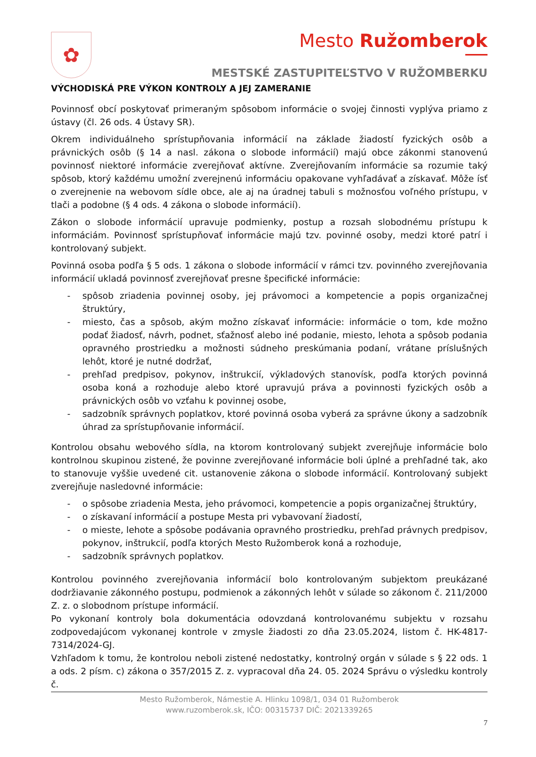✿
Mesto Ružomberok
MESTSKÉ ZASTUPITEĽSTVO V RUŽOMBERKU
VÝCHODISKÁ PRE VÝKON KONTROLY A JEJ ZAMERANIE
Povinnosť obcí poskytovať primeraným spôsobom informácie o svojej činnosti vyplýva priamo z ústavy (čl. 26 ods. 4 Ústavy SR).
Okrem individuálneho sprístupňovania informácií na základe žiadostí fyzických osôb a právnických osôb (§ 14 a nasl. zákona o slobode informácií) majú obce zákonmi stanovenú povinnosť niektoré informácie zverejňovať aktívne. Zverejňovaním informácie sa rozumie taký spôsob, ktorý každému umožní zverejnenú informáciu opakovane vyhľadávať a získavať. Môže ísť o zverejnenie na webovom sídle obce, ale aj na úradnej tabuli s možnosťou voľného prístupu, v tlači a podobne (§ 4 ods. 4 zákona o slobode informácií).
Zákon o slobode informácií upravuje podmienky, postup a rozsah slobodnému prístupu k informáciám. Povinnosť sprístupňovať informácie majú tzv. povinné osoby, medzi ktoré patrí i kontrolovaný subjekt.
Povinná osoba podľa § 5 ods. 1 zákona o slobode informácií v rámci tzv. povinného zverejňovania informácií ukladá povinnosť zverejňovať presne špecifické informácie:
- spôsob zriadenia povinnej osoby, jej právomoci a kompetencie a popis organizačnej štruktúry,
- miesto, čas a spôsob, akým možno získavať informácie: informácie o tom, kde možno podať žiadosť, návrh, podnet, sťažnosť alebo iné podanie, miesto, lehota a spôsob podania opravného prostriedku a možnosti súdneho preskúmania podaní, vrátane príslušných lehôt, ktoré je nutné dodržať,
- prehľad predpisov, pokynov, inštrukcií, výkladových stanovísk, podľa ktorých povinná osoba koná a rozhoduje alebo ktoré upravujú práva a povinnosti fyzických osôb a právnických osôb vo vzťahu k povinnej osobe,
- sadzobník správnych poplatkov, ktoré povinná osoba vyberá za správne úkony a sadzobník úhrad za sprístupňovanie informácií.
Kontrolou obsahu webového sídla, na ktorom kontrolovaný subjekt zverejňuje informácie bolo kontrolnou skupinou zistené, že povinne zverejňované informácie boli úplné a prehľadné tak, ako to stanovuje vyššie uvedené cit. ustanovenie zákona o slobode informácií. Kontrolovaný subjekt zverejňuje nasledovné informácie:
- o spôsobe zriadenia Mesta, jeho právomoci, kompetencie a popis organizačnej štruktúry,
- o získavaní informácií a postupe Mesta pri vybavovaní žiadostí,
- o mieste, lehote a spôsobe podávania opravného prostriedku, prehľad právnych predpisov, pokynov, inštrukcií, podľa ktorých Mesto Ružomberok koná a rozhoduje,
- sadzobník správnych poplatkov.
Kontrolou povinného zverejňovania informácií bolo kontrolovaným subjektom preukázané dodržiavanie zákonného postupu, podmienok a zákonných lehôt v súlade so zákonom č. 211/2000 Z. z. o slobodnom prístupe informácií.
Po vykonaní kontroly bola dokumentácia odovzdaná kontrolovanému subjektu v rozsahu zodpovedajúcom vykonanej kontrole v zmysle žiadosti zo dňa 23.05.2024, listom č. HK-4817-7314/2024-GJ.
Vzhľadom k tomu, že kontrolou neboli zistené nedostatky, kontrolný orgán v súlade s § 22 ods. 1 a ods. 2 písm. c) zákona o 357/2015 Z. z. vypracoval dňa 24. 05. 2024 Správu o výsledku kontroly č.
Mesto Ružomberok, Námestie A. Hlinku 1098/1, 034 01 Ružomberok
www.ruzomberok.sk, IČO: 00315737 DIČ: 2021339265
7